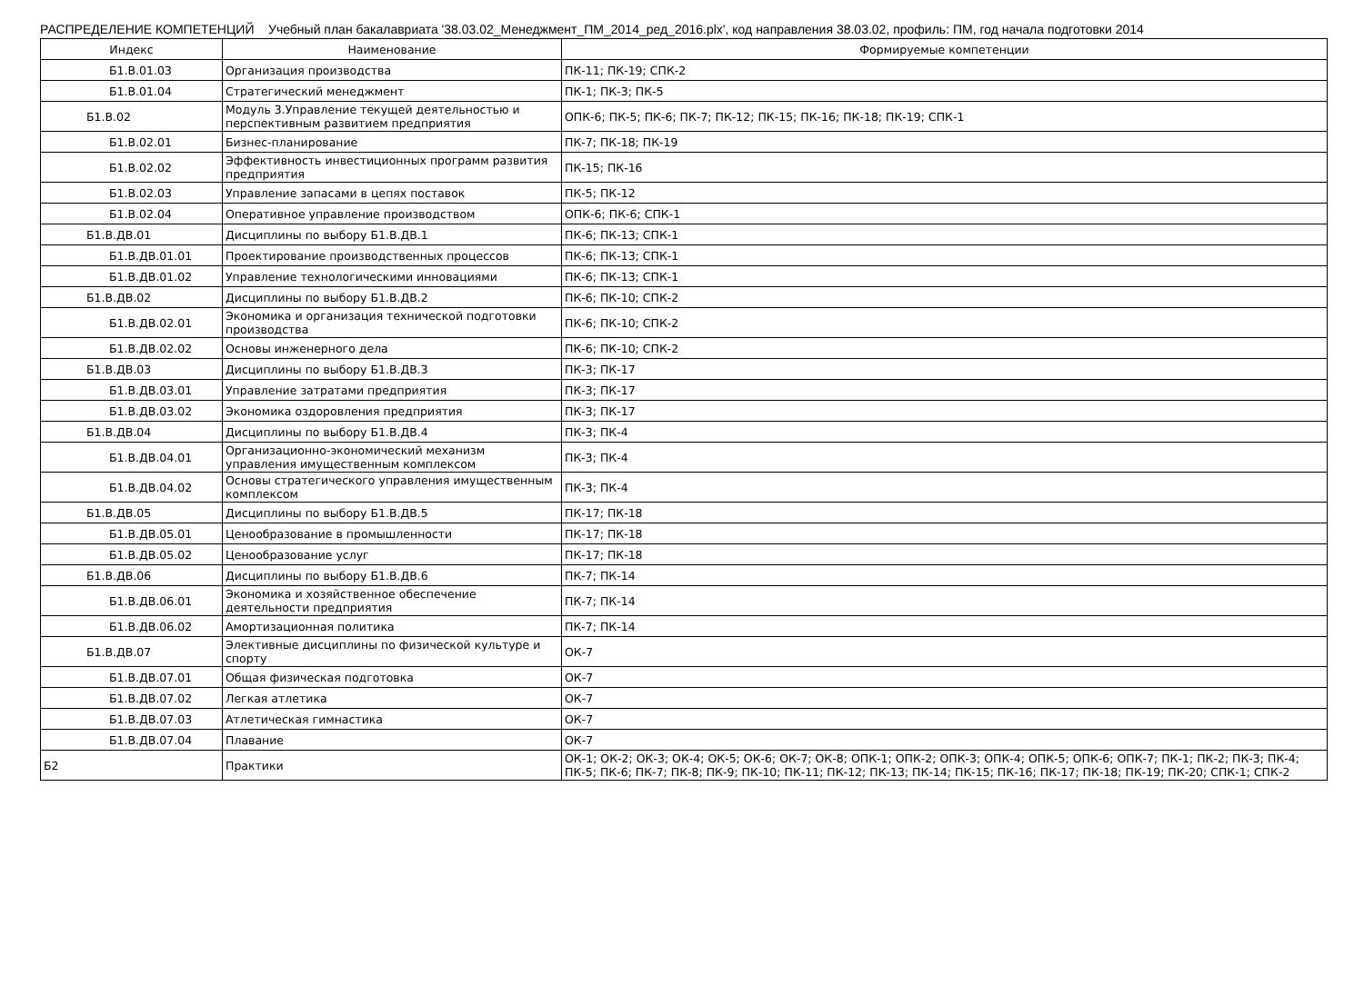РАСПРЕДЕЛЕНИЕ КОМПЕТЕНЦИЙ Учебный план бакалавриата '38.03.02_Менеджмент_ПМ_2014_ред_2016.plx', код направления 38.03.02, профиль: ПМ, год начала подготовки 2014
| Индекс | Наименование | Формируемые компетенции |
| --- | --- | --- |
| Б1.В.01.03 | Организация производства | ПК-11; ПК-19; СПК-2 |
| Б1.В.01.04 | Стратегический менеджмент | ПК-1; ПК-3; ПК-5 |
| Б1.В.02 | Модуль 3.Управление текущей деятельностью и перспективным развитием предприятия | ОПК-6; ПК-5; ПК-6; ПК-7; ПК-12; ПК-15; ПК-16; ПК-18; ПК-19; СПК-1 |
| Б1.В.02.01 | Бизнес-планирование | ПК-7; ПК-18; ПК-19 |
| Б1.В.02.02 | Эффективность инвестиционных программ развития предприятия | ПК-15; ПК-16 |
| Б1.В.02.03 | Управление запасами в цепях поставок | ПК-5; ПК-12 |
| Б1.В.02.04 | Оперативное управление производством | ОПК-6; ПК-6; СПК-1 |
| Б1.В.ДВ.01 | Дисциплины по выбору Б1.В.ДВ.1 | ПК-6; ПК-13; СПК-1 |
| Б1.В.ДВ.01.01 | Проектирование производственных процессов | ПК-6; ПК-13; СПК-1 |
| Б1.В.ДВ.01.02 | Управление технологическими инновациями | ПК-6; ПК-13; СПК-1 |
| Б1.В.ДВ.02 | Дисциплины по выбору Б1.В.ДВ.2 | ПК-6; ПК-10; СПК-2 |
| Б1.В.ДВ.02.01 | Экономика и организация технической подготовки производства | ПК-6; ПК-10; СПК-2 |
| Б1.В.ДВ.02.02 | Основы инженерного дела | ПК-6; ПК-10; СПК-2 |
| Б1.В.ДВ.03 | Дисциплины по выбору Б1.В.ДВ.3 | ПК-3; ПК-17 |
| Б1.В.ДВ.03.01 | Управление затратами предприятия | ПК-3; ПК-17 |
| Б1.В.ДВ.03.02 | Экономика оздоровления предприятия | ПК-3; ПК-17 |
| Б1.В.ДВ.04 | Дисциплины по выбору Б1.В.ДВ.4 | ПК-3; ПК-4 |
| Б1.В.ДВ.04.01 | Организационно-экономический механизм управления имущественным комплексом | ПК-3; ПК-4 |
| Б1.В.ДВ.04.02 | Основы стратегического управления имущественным комплексом | ПК-3; ПК-4 |
| Б1.В.ДВ.05 | Дисциплины по выбору Б1.В.ДВ.5 | ПК-17; ПК-18 |
| Б1.В.ДВ.05.01 | Ценообразование в промышленности | ПК-17; ПК-18 |
| Б1.В.ДВ.05.02 | Ценообразование услуг | ПК-17; ПК-18 |
| Б1.В.ДВ.06 | Дисциплины по выбору Б1.В.ДВ.6 | ПК-7; ПК-14 |
| Б1.В.ДВ.06.01 | Экономика и хозяйственное обеспечение деятельности предприятия | ПК-7; ПК-14 |
| Б1.В.ДВ.06.02 | Амортизационная политика | ПК-7; ПК-14 |
| Б1.В.ДВ.07 | Элективные дисциплины по физической культуре и спорту | ОК-7 |
| Б1.В.ДВ.07.01 | Общая физическая подготовка | ОК-7 |
| Б1.В.ДВ.07.02 | Легкая атлетика | ОК-7 |
| Б1.В.ДВ.07.03 | Атлетическая гимнастика | ОК-7 |
| Б1.В.ДВ.07.04 | Плавание | ОК-7 |
| Б2 | Практики | ОК-1; ОК-2; ОК-3; ОК-4; ОК-5; ОК-6; ОК-7; ОК-8; ОПК-1; ОПК-2; ОПК-3; ОПК-4; ОПК-5; ОПК-6; ОПК-7; ПК-1; ПК-2; ПК-3; ПК-4; ПК-5; ПК-6; ПК-7; ПК-8; ПК-9; ПК-10; ПК-11; ПК-12; ПК-13; ПК-14; ПК-15; ПК-16; ПК-17; ПК-18; ПК-19; ПК-20; СПК-1; СПК-2 |